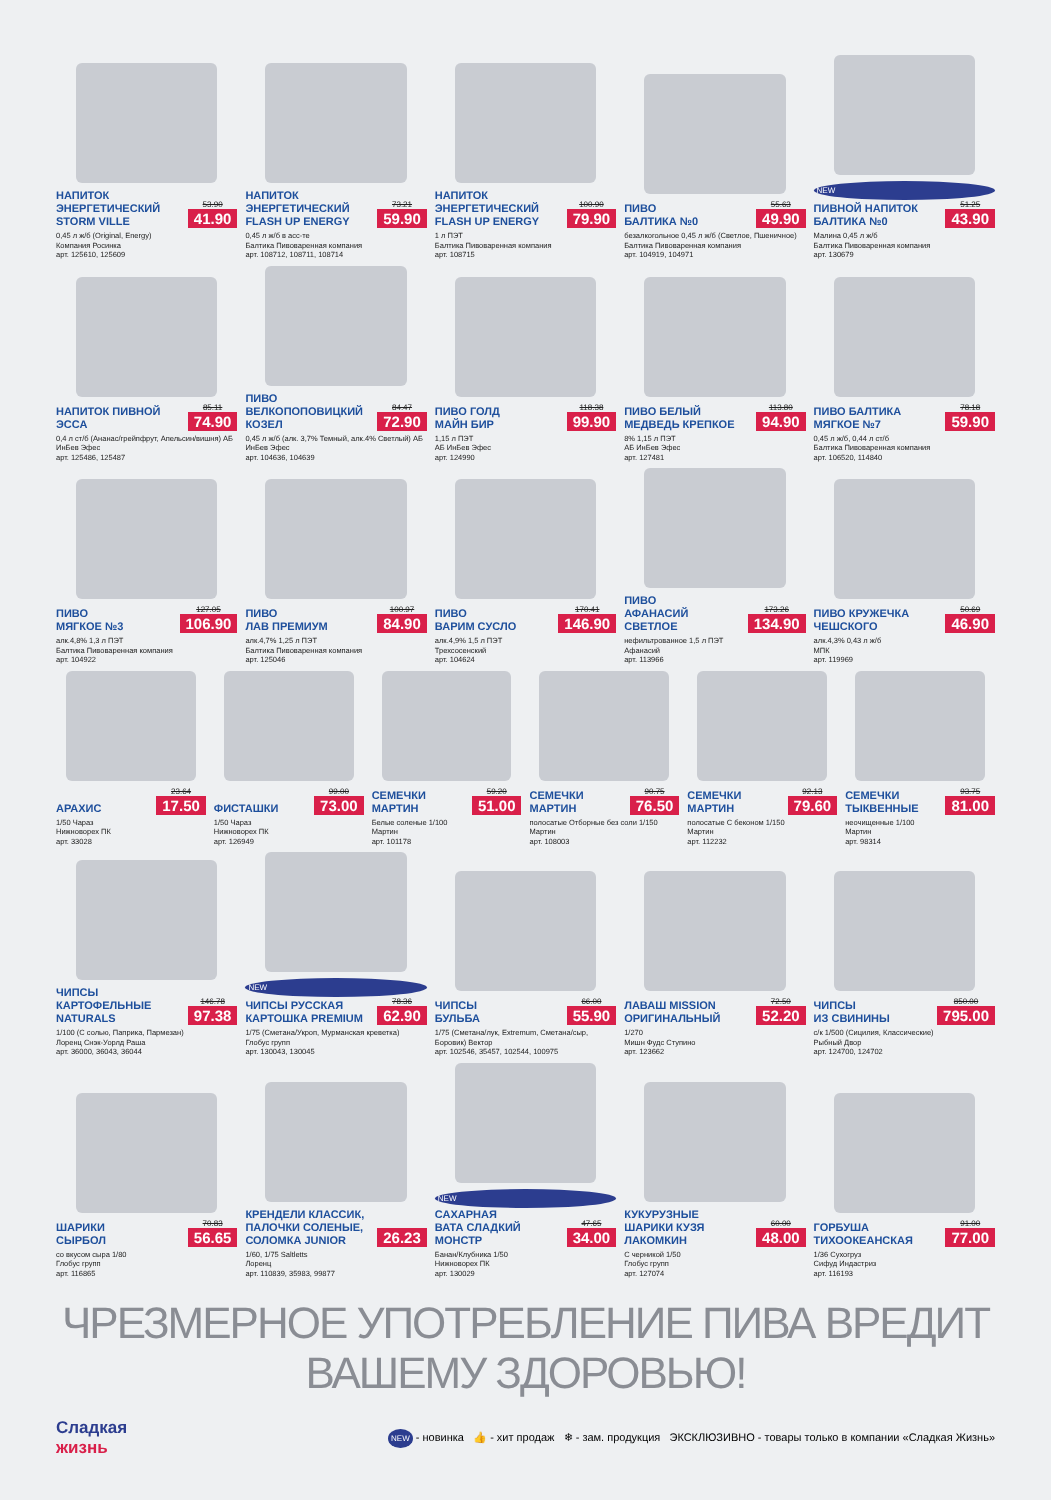НАПИТОК
ЭНЕРГЕТИЧЕСКИЙ
STORM VILLE
53.90
41.90
0,45 л ж/б (Original, Energy)
Компания Росинка
арт. 125610, 125609
НАПИТОК
ЭНЕРГЕТИЧЕСКИЙ
FLASH UP ENERGY
73.21
59.90
0,45 л ж/б в асс-те
Балтика Пивоваренная компания
арт. 108712, 108711, 108714
НАПИТОК
ЭНЕРГЕТИЧЕСКИЙ
FLASH UP ENERGY
100.90
79.90
1 л ПЭТ
Балтика Пивоваренная компания
арт. 108715
ПИВО
БАЛТИКА №0
55.63
49.90
безалкогольное 0,45 л ж/б (Светлое, Пшеничное)
Балтика Пивоваренная компания
арт. 104919, 104971
NEW
ПИВНОЙ НАПИТОК
БАЛТИКА №0
51.25
43.90
Малина 0,45 л ж/б
Балтика Пивоваренная компания
арт. 130679
НАПИТОК ПИВНОЙ
ЭССА
85.11
74.90
0,4 л ст/б (Ананас/грейпфрут, Апельсин/вишня) АБ ИнБев Эфес
арт. 125486, 125487
ПИВО
ВЕЛКОПОПОВИЦКИЙ
КОЗЕЛ
84.47
72.90
0,45 л ж/б (алк. 3,7% Темный, алк.4% Светлый) АБ ИнБев Эфес
арт. 104636, 104639
ПИВО ГОЛД
МАЙН БИР
118.38
99.90
1,15 л ПЭТ
АБ ИнБев Эфес
арт. 124990
ПИВО БЕЛЫЙ
МЕДВЕДЬ КРЕПКОЕ
113.80
94.90
8% 1,15 л ПЭТ
АБ ИнБев Эфес
арт. 127481
ПИВО БАЛТИКА
МЯГКОЕ №7
78.18
59.90
0,45 л ж/б, 0,44 л ст/б
Балтика Пивоваренная компания
арт. 106520, 114840
ПИВО
МЯГКОЕ №3
127.05
106.90
алк.4,8% 1,3 л ПЭТ
Балтика Пивоваренная компания
арт. 104922
ПИВО
ЛАВ ПРЕМИУМ
100.97
84.90
алк.4,7% 1,25 л ПЭТ
Балтика Пивоваренная компания
арт. 125046
ПИВО
ВАРИМ СУСЛО
170.41
146.90
алк.4,9% 1,5 л ПЭТ
Трехсосенский
арт. 104624
ПИВО
АФАНАСИЙ
СВЕТЛОЕ
173.26
134.90
нефильтрованное 1,5 л ПЭТ
Афанасий
арт. 113966
ПИВО КРУЖЕЧКА
ЧЕШСКОГО
50.69
46.90
алк.4,3% 0,43 л ж/б
МПК
арт. 119969
АРАХИС
23.64
17.50
1/50 Чараз
Нижноворех ПК
арт. 33028
ФИСТАШКИ
99.00
73.00
1/50 Чараз
Нижноворех ПК
арт. 126949
СЕМЕЧКИ
МАРТИН
59.20
51.00
Белые соленые 1/100
Мартин
арт. 101178
СЕМЕЧКИ
МАРТИН
90.75
76.50
полосатые Отборные без соли 1/150 Мартин
арт. 108003
СЕМЕЧКИ
МАРТИН
92.13
79.60
полосатые С беконом 1/150
Мартин
арт. 112232
СЕМЕЧКИ
ТЫКВЕННЫЕ
93.75
81.00
неочищенные 1/100
Мартин
арт. 98314
ЧИПСЫ
КАРТОФЕЛЬНЫЕ
NATURALS
146.78
97.38
1/100 (С солью, Паприка, Пармезан)
Лоренц Снэк-Уорлд Раша
арт. 36000, 36043, 36044
NEW
ЧИПСЫ РУССКАЯ
КАРТОШКА PREMIUM
78.36
62.90
1/75 (Сметана/Укроп, Мурманская креветка)
Глобус групп
арт. 130043, 130045
ЧИПСЫ
БУЛЬБА
66.00
55.90
1/75 (Сметана/лук, Extremum, Сметана/сыр, Боровик) Вектор
арт. 102546, 35457, 102544, 100975
ЛАВАШ MISSION
ОРИГИНАЛЬНЫЙ
72.50
52.20
1/270
Мишн Фудс Ступино
арт. 123662
ЧИПСЫ
ИЗ СВИНИНЫ
850.00
795.00
с/к 1/500 (Сицилия, Классические)
Рыбный Двор
арт. 124700, 124702
ШАРИКИ
СЫРБОЛ
70.83
56.65
со вкусом сыра 1/80
Глобус групп
арт. 116865
КРЕНДЕЛИ КЛАССИК,
ПАЛОЧКИ СОЛЕНЫЕ,
СОЛОМКА JUNIOR
26.23
1/60, 1/75 Saltletts
Лоренц
арт. 110839, 35983, 99877
NEW
САХАРНАЯ
ВАТА СЛАДКИЙ
МОНСТР
47.65
34.00
Банан/Клубника 1/50
Нижноворех ПК
арт. 130029
КУКУРУЗНЫЕ
ШАРИКИ КУЗЯ
ЛАКОМКИН
60.00
48.00
С черникой 1/50
Глобус групп
арт. 127074
ГОРБУША
ТИХООКЕАНСКАЯ
91.00
77.00
1/36 Сухогруз
Сифуд Индастриз
арт. 116193
ЧРЕЗМЕРНОЕ УПОТРЕБЛЕНИЕ ПИВА ВРЕДИТ ВАШЕМУ ЗДОРОВЬЮ!
Сладкая
жизнь
NEW - новинка 👍 - хит продаж ❄ - зам. продукция ЭКСКЛЮЗИВНО - товары только в компании «Сладкая Жизнь»